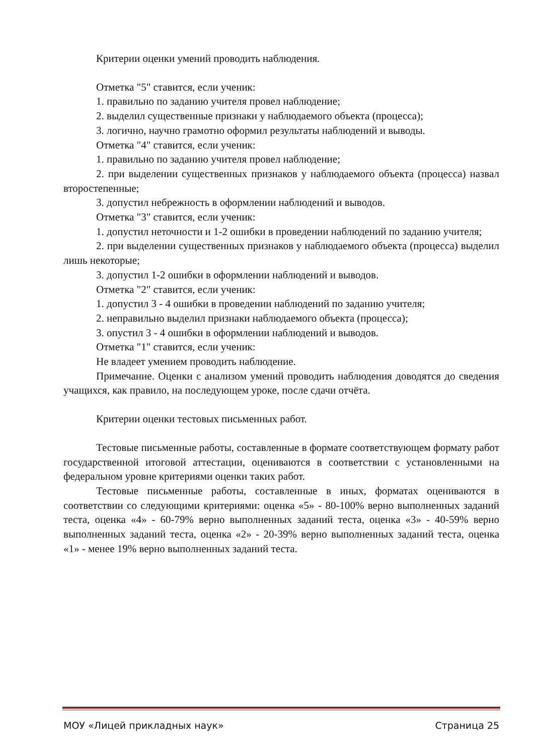Критерии оценки умений проводить наблюдения.
Отметка "5" ставится, если ученик:
1. правильно по заданию учителя провел наблюдение;
2. выделил существенные признаки у наблюдаемого объекта (процесса);
3. логично, научно грамотно оформил результаты наблюдений и выводы.
Отметка "4" ставится, если ученик:
1. правильно по заданию учителя провел наблюдение;
2. при выделении существенных признаков у наблюдаемого объекта (процесса) назвал второстепенные;
3. допустил небрежность в оформлении наблюдений и выводов.
Отметка "3" ставится, если ученик:
1. допустил неточности и 1-2 ошибки в проведении наблюдений по заданию учителя;
2. при выделении существенных признаков у наблюдаемого объекта (процесса) выделил лишь некоторые;
3. допустил 1-2 ошибки в оформлении наблюдений и выводов.
Отметка "2" ставится, если ученик:
1. допустил 3 - 4 ошибки в проведении наблюдений по заданию учителя;
2. неправильно выделил признаки наблюдаемого объекта (процесса);
3. опустил 3 - 4 ошибки в оформлении наблюдений и выводов.
Отметка "1" ставится, если ученик:
Не владеет умением проводить наблюдение.
Примечание. Оценки с анализом умений проводить наблюдения доводятся до сведения учащихся, как правило, на последующем уроке, после сдачи отчёта.
Критерии оценки тестовых письменных работ.
Тестовые письменные работы, составленные в формате соответствующем формату работ государственной итоговой аттестации, оцениваются в соответствии с установленными на федеральном уровне критериями оценки таких работ.
Тестовые письменные работы, составленные в иных, форматах оцениваются в соответствии со следующими критериями: оценка «5» - 80-100% верно выполненных заданий теста, оценка «4» - 60-79% верно выполненных заданий теста, оценка «3» - 40-59% верно выполненных заданий теста, оценка «2» - 20-39% верно выполненных заданий теста, оценка «1» - менее 19% верно выполненных заданий теста.
МОУ «Лицей прикладных наук» Страница 25